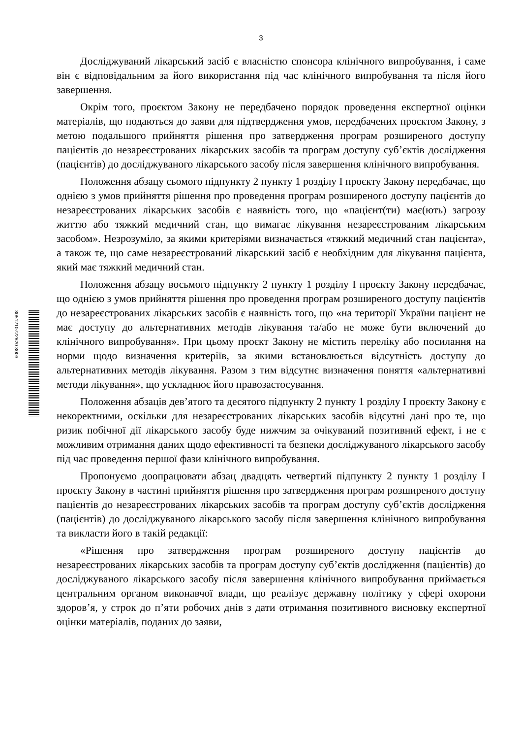3
3051210722620 3003
Досліджуваний лікарський засіб є власністю спонсора клінічного випробування, і саме він є відповідальним за його використання під час клінічного випробування та після його завершення.
Окрім того, проєктом Закону не передбачено порядок проведення експертної оцінки матеріалів, що подаються до заяви для підтвердження умов, передбачених проєктом Закону, з метою подальшого прийняття рішення про затвердження програм розширеного доступу пацієнтів до незареєстрованих лікарських засобів та програм доступу суб’єктів дослідження (пацієнтів) до досліджуваного лікарського засобу після завершення клінічного випробування.
Положення абзацу сьомого підпункту 2 пункту 1 розділу І проєкту Закону передбачає, що однією з умов прийняття рішення про проведення програм розширеного доступу пацієнтів до незареєстрованих лікарських засобів є наявність того, що «пацієнт(ти) має(ють) загрозу життю або тяжкий медичний стан, що вимагає лікування незареєстрованим лікарським засобом». Незрозуміло, за якими критеріями визначається «тяжкий медичний стан пацієнта», а також те, що саме незареєстрований лікарський засіб є необхідним для лікування пацієнта, який має тяжкий медичний стан.
Положення абзацу восьмого підпункту 2 пункту 1 розділу І проєкту Закону передбачає, що однією з умов прийняття рішення про проведення програм розширеного доступу пацієнтів до незареєстрованих лікарських засобів є наявність того, що «на території України пацієнт не має доступу до альтернативних методів лікування та/або не може бути включений до клінічного випробування». При цьому проєкт Закону не містить переліку або посилання на норми щодо визначення критеріїв, за якими встановлюється відсутність доступу до альтернативних методів лікування. Разом з тим відсутнє визначення поняття «альтернативні методи лікування», що ускладнює його правозастосування.
Положення абзаців дев’ятого та десятого підпункту 2 пункту 1 розділу І проєкту Закону є некоректними, оскільки для незареєстрованих лікарських засобів відсутні дані про те, що ризик побічної дії лікарського засобу буде нижчим за очікуваний позитивний ефект, і не є можливим отримання даних щодо ефективності та безпеки досліджуваного лікарського засобу під час проведення першої фази клінічного випробування.
Пропонуємо доопрацювати абзац двадцять четвертий підпункту 2 пункту 1 розділу І проєкту Закону в частині прийняття рішення про затвердження програм розширеного доступу пацієнтів до незареєстрованих лікарських засобів та програм доступу суб’єктів дослідження (пацієнтів) до досліджуваного лікарського засобу після завершення клінічного випробування та викласти його в такій редакції:
«Рішення про затвердження програм розширеного доступу пацієнтів до незареєстрованих лікарських засобів та програм доступу суб’єктів дослідження (пацієнтів) до досліджуваного лікарського засобу після завершення клінічного випробування приймається центральним органом виконавчої влади, що реалізує державну політику у сфері охорони здоров’я, у строк до п’яти робочих днів з дати отримання позитивного висновку експертної оцінки матеріалів, поданих до заяви,